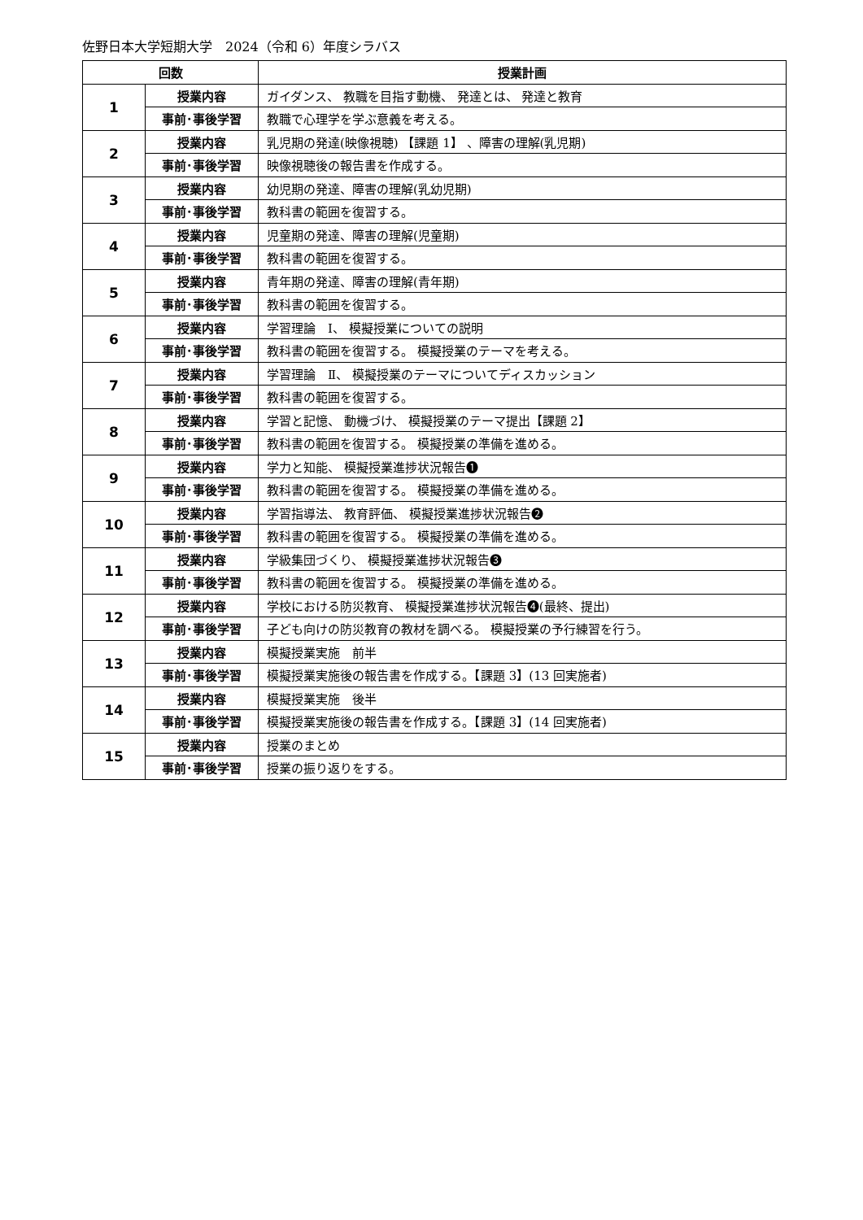佐野日本大学短期大学　2024（令和 6）年度シラバス
| 回数 | | 授業計画 |
| --- | --- | --- |
| 1 | 授業内容 | ガイダンス、 教職を目指す動機、 発達とは、 発達と教育 |
| | 事前･事後学習 | 教職で心理学を学ぶ意義を考える。 |
| 2 | 授業内容 | 乳児期の発達(映像視聴) 【課題 1】 、障害の理解(乳児期) |
| | 事前･事後学習 | 映像視聴後の報告書を作成する。 |
| 3 | 授業内容 | 幼児期の発達、障害の理解(乳幼児期) |
| | 事前･事後学習 | 教科書の範囲を復習する。 |
| 4 | 授業内容 | 児童期の発達、障害の理解(児童期) |
| | 事前･事後学習 | 教科書の範囲を復習する。 |
| 5 | 授業内容 | 青年期の発達、障害の理解(青年期) |
| | 事前･事後学習 | 教科書の範囲を復習する。 |
| 6 | 授業内容 | 学習理論 Ⅰ、 模擬授業についての説明 |
| | 事前･事後学習 | 教科書の範囲を復習する。 模擬授業のテーマを考える。 |
| 7 | 授業内容 | 学習理論 Ⅱ、 模擬授業のテーマについてディスカッション |
| | 事前･事後学習 | 教科書の範囲を復習する。 |
| 8 | 授業内容 | 学習と記憶、 動機づけ、 模擬授業のテーマ提出【課題 2】 |
| | 事前･事後学習 | 教科書の範囲を復習する。 模擬授業の準備を進める。 |
| 9 | 授業内容 | 学力と知能、 模擬授業進捗状況報告❶ |
| | 事前･事後学習 | 教科書の範囲を復習する。 模擬授業の準備を進める。 |
| 10 | 授業内容 | 学習指導法、 教育評価、 模擬授業進捗状況報告❷ |
| | 事前･事後学習 | 教科書の範囲を復習する。 模擬授業の準備を進める。 |
| 11 | 授業内容 | 学級集団づくり、 模擬授業進捗状況報告❸ |
| | 事前･事後学習 | 教科書の範囲を復習する。 模擬授業の準備を進める。 |
| 12 | 授業内容 | 学校における防災教育、 模擬授業進捗状況報告❹(最終、提出) |
| | 事前･事後学習 | 子ども向けの防災教育の教材を調べる。 模擬授業の予行練習を行う。 |
| 13 | 授業内容 | 模擬授業実施 前半 |
| | 事前･事後学習 | 模擬授業実施後の報告書を作成する。【課題 3】(13 回実施者) |
| 14 | 授業内容 | 模擬授業実施 後半 |
| | 事前･事後学習 | 模擬授業実施後の報告書を作成する。【課題 3】(14 回実施者) |
| 15 | 授業内容 | 授業のまとめ |
| | 事前･事後学習 | 授業の振り返りをする。 |